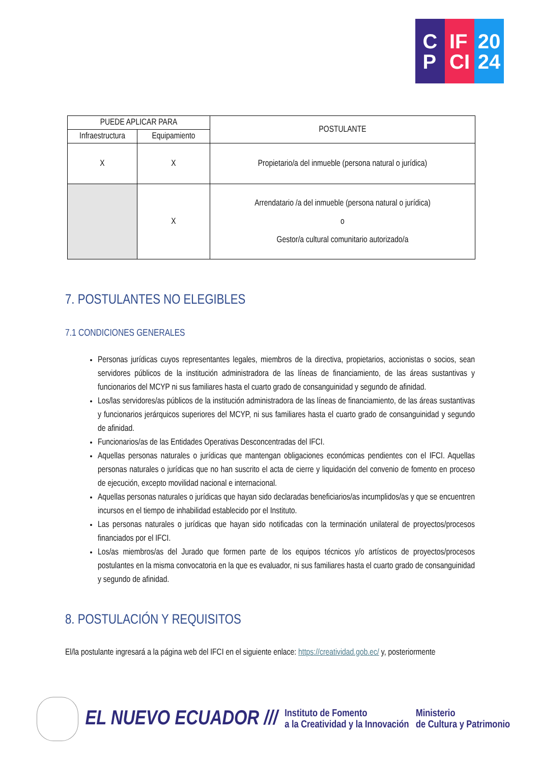C
P
IF
CI
20
24
| PUEDE APLICAR PARA | | POSTULANTE |
| --- | --- | --- |
| Infraestructura | Equipamiento | |
| X | X | Propietario/a del inmueble (persona natural o jurídica) |
| | X | Arrendatario /a del inmueble (persona natural o jurídica) o Gestor/a cultural comunitario autorizado/a |
7. POSTULANTES NO ELEGIBLES
7.1 CONDICIONES GENERALES
Personas jurídicas cuyos representantes legales, miembros de la directiva, propietarios, accionistas o socios, sean servidores públicos de la institución administradora de las líneas de financiamiento, de las áreas sustantivas y funcionarios del MCYP ni sus familiares hasta el cuarto grado de consanguinidad y segundo de afinidad.
Los/las servidores/as públicos de la institución administradora de las líneas de financiamiento, de las áreas sustantivas y funcionarios jerárquicos superiores del MCYP, ni sus familiares hasta el cuarto grado de consanguinidad y segundo de afinidad.
Funcionarios/as de las Entidades Operativas Desconcentradas del IFCI.
Aquellas personas naturales o jurídicas que mantengan obligaciones económicas pendientes con el IFCI. Aquellas personas naturales o jurídicas que no han suscrito el acta de cierre y liquidación del convenio de fomento en proceso de ejecución, excepto movilidad nacional e internacional.
Aquellas personas naturales o jurídicas que hayan sido declaradas beneficiarios/as incumplidos/as y que se encuentren incursos en el tiempo de inhabilidad establecido por el Instituto.
Las personas naturales o jurídicas que hayan sido notificadas con la terminación unilateral de proyectos/procesos financiados por el IFCI.
Los/as miembros/as del Jurado que formen parte de los equipos técnicos y/o artísticos de proyectos/procesos postulantes en la misma convocatoria en la que es evaluador, ni sus familiares hasta el cuarto grado de consanguinidad y segundo de afinidad.
8. POSTULACIÓN Y REQUISITOS
El/la postulante ingresará a la página web del IFCI en el siguiente enlace: https://creatividad.gob.ec/ y, posteriormente
EL NUEVO ECUADOR ///
Instituto de Fomento
a la Creatividad y la Innovación
Ministerio
de Cultura y Patrimonio